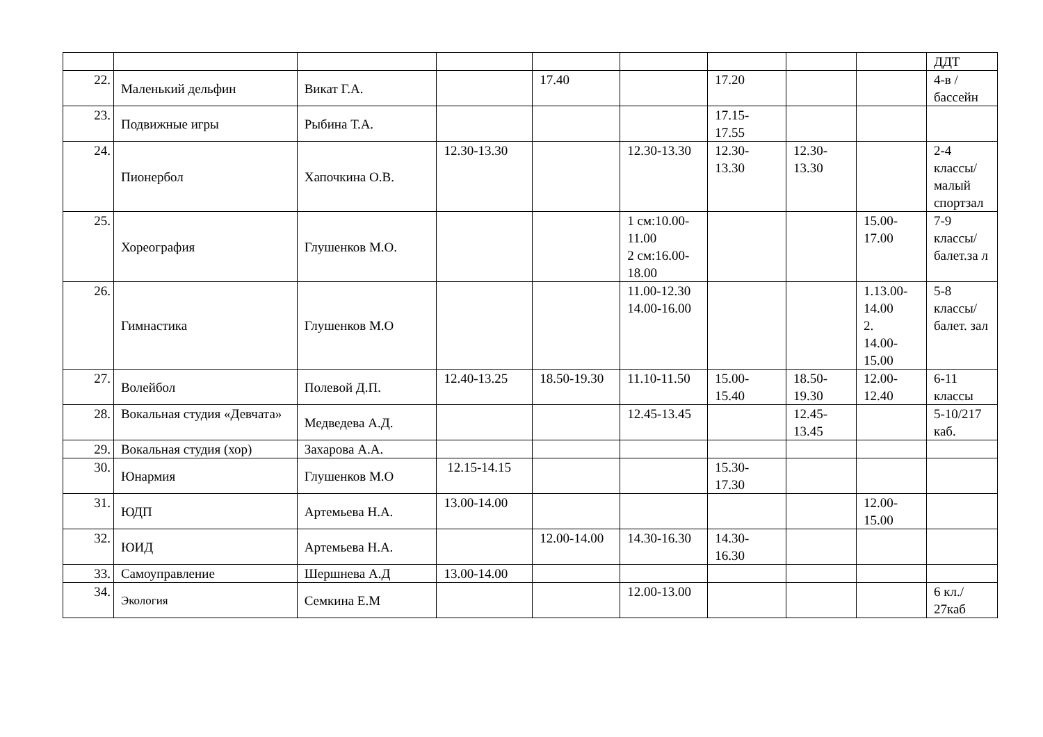| | | | | | | | | | ДДТ |
| 22. | Маленький дельфин | Викат Г.А. | | 17.40 | | 17.20 | | | 4-в / бассейн |
| 23. | Подвижные игры | Рыбина Т.А. | | | | 17.15- 17.55 | | | |
| 24. | Пионербол | Хапочкина О.В. | 12.30-13.30 | | 12.30-13.30 | 12.30- 13.30 | 12.30- 13.30 | | 2-4 классы/ малый спортзал |
| 25. | Хореография | Глушенков М.О. | | | 1 см:10.00-11.00 2 см:16.00-18.00 | | | 15.00- 17.00 | 7-9 классы/ балет.за л |
| 26. | Гимнастика | Глушенков М.О | | | 11.00-12.30 14.00-16.00 | | | 1.13.00- 14.00 2. 14.00- 15.00 | 5-8 классы/ балет. зал |
| 27. | Волейбол | Полевой Д.П. | 12.40-13.25 | 18.50-19.30 | 11.10-11.50 | 15.00- 15.40 | 18.50- 19.30 | 12.00- 12.40 | 6-11 классы |
| 28. | Вокальная студия «Девчата» | Медведева А.Д. | | | 12.45-13.45 | | 12.45- 13.45 | | 5-10/217 каб. |
| 29. | Вокальная студия (хор) | Захарова А.А. | | | | | | | |
| 30. | Юнармия | Глушенков М.О | 12.15-14.15 | | | 15.30- 17.30 | | | |
| 31. | ЮДП | Артемьева Н.А. | 13.00-14.00 | | | | | 12.00- 15.00 | |
| 32. | ЮИД | Артемьева Н.А. | | 12.00-14.00 | 14.30-16.30 | 14.30- 16.30 | | | |
| 33. | Самоуправление | Шершнева А.Д | 13.00-14.00 | | | | | | |
| 34. | Экология | Семкина Е.М | | | 12.00-13.00 | | | | 6 кл./ 27каб |